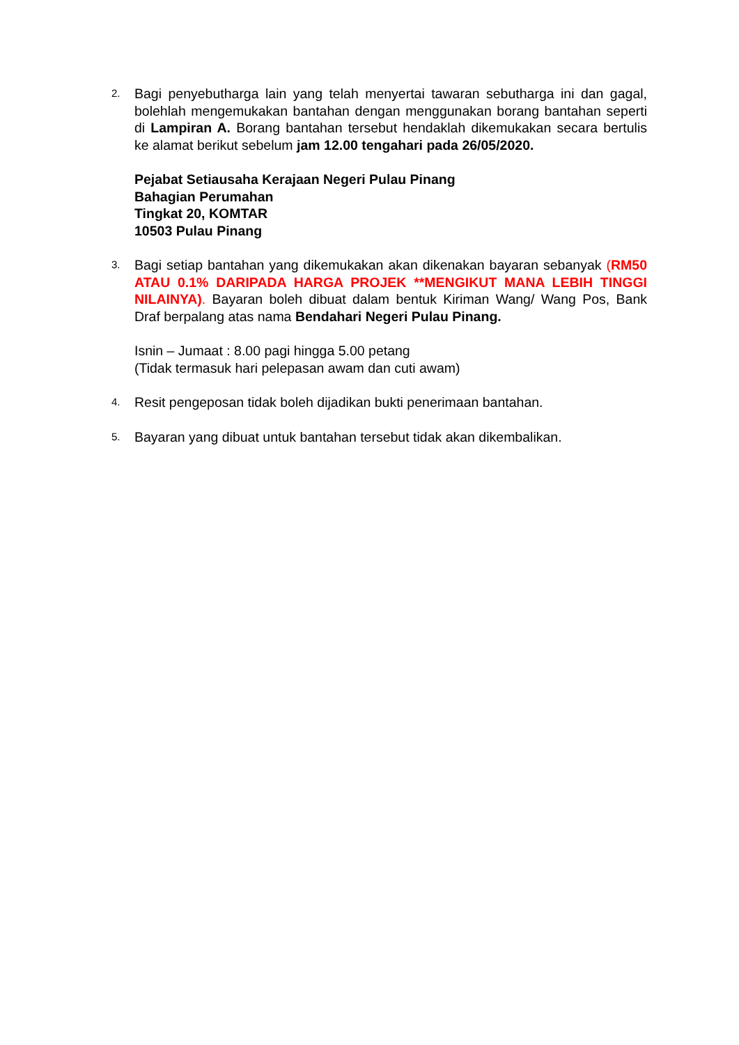2.
Bagi penyebutharga lain yang telah menyertai tawaran sebutharga ini dan gagal, bolehlah mengemukakan bantahan dengan menggunakan borang bantahan seperti di Lampiran A. Borang bantahan tersebut hendaklah dikemukakan secara bertulis ke alamat berikut sebelum jam 12.00 tengahari pada 26/05/2020.
Pejabat Setiausaha Kerajaan Negeri Pulau Pinang
Bahagian Perumahan
Tingkat 20, KOMTAR
10503 Pulau Pinang
3.
Bagi setiap bantahan yang dikemukakan akan dikenakan bayaran sebanyak (RM50 ATAU 0.1% DARIPADA HARGA PROJEK **MENGIKUT MANA LEBIH TINGGI NILAINYA). Bayaran boleh dibuat dalam bentuk Kiriman Wang/ Wang Pos, Bank Draf berpalang atas nama Bendahari Negeri Pulau Pinang.
Isnin – Jumaat : 8.00 pagi hingga 5.00 petang
(Tidak termasuk hari pelepasan awam dan cuti awam)
4.
Resit pengeposan tidak boleh dijadikan bukti penerimaan bantahan.
5.
Bayaran yang dibuat untuk bantahan tersebut tidak akan dikembalikan.